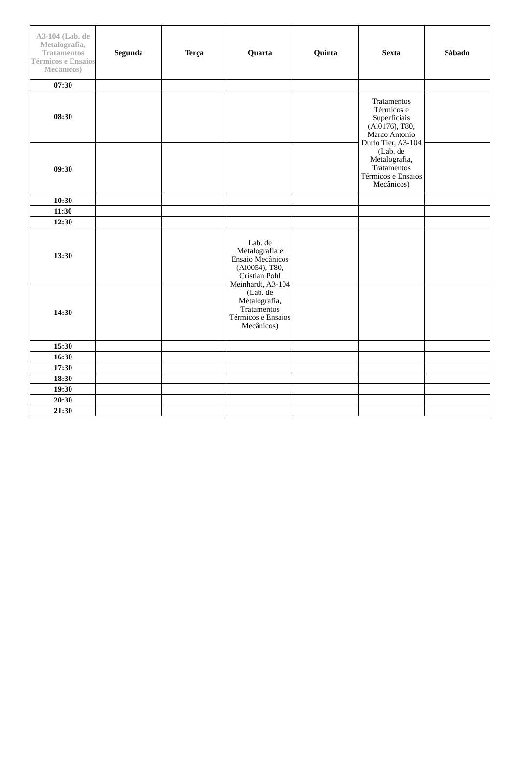| A3-104 (Lab. de Metalografia, Tratamentos Térmicos e Ensaios Mecânicos) | Segunda | Terça | Quarta | Quinta | Sexta | Sábado |
| --- | --- | --- | --- | --- | --- | --- |
| 07:30 | | | | | | |
| 08:30 | | | | | Tratamentos Térmicos e Superficiais (Al0176), T80, Marco Antonio Durlo Tier, A3-104 (Lab. de Metalografia, Tratamentos Térmicos e Ensaios Mecânicos) | |
| 09:30 | | | | | | |
| 10:30 | | | | | | |
| 11:30 | | | | | | |
| 12:30 | | | | | | |
| 13:30 | | | Lab. de Metalografia e Ensaio Mecânicos (Al0054), T80, Cristian Pohl Meinhardt, A3-104 (Lab. de Metalografia, Tratamentos Térmicos e Ensaios Mecânicos) | | | |
| 14:30 | | | | | | |
| 15:30 | | | | | | |
| 16:30 | | | | | | |
| 17:30 | | | | | | |
| 18:30 | | | | | | |
| 19:30 | | | | | | |
| 20:30 | | | | | | |
| 21:30 | | | | | | |